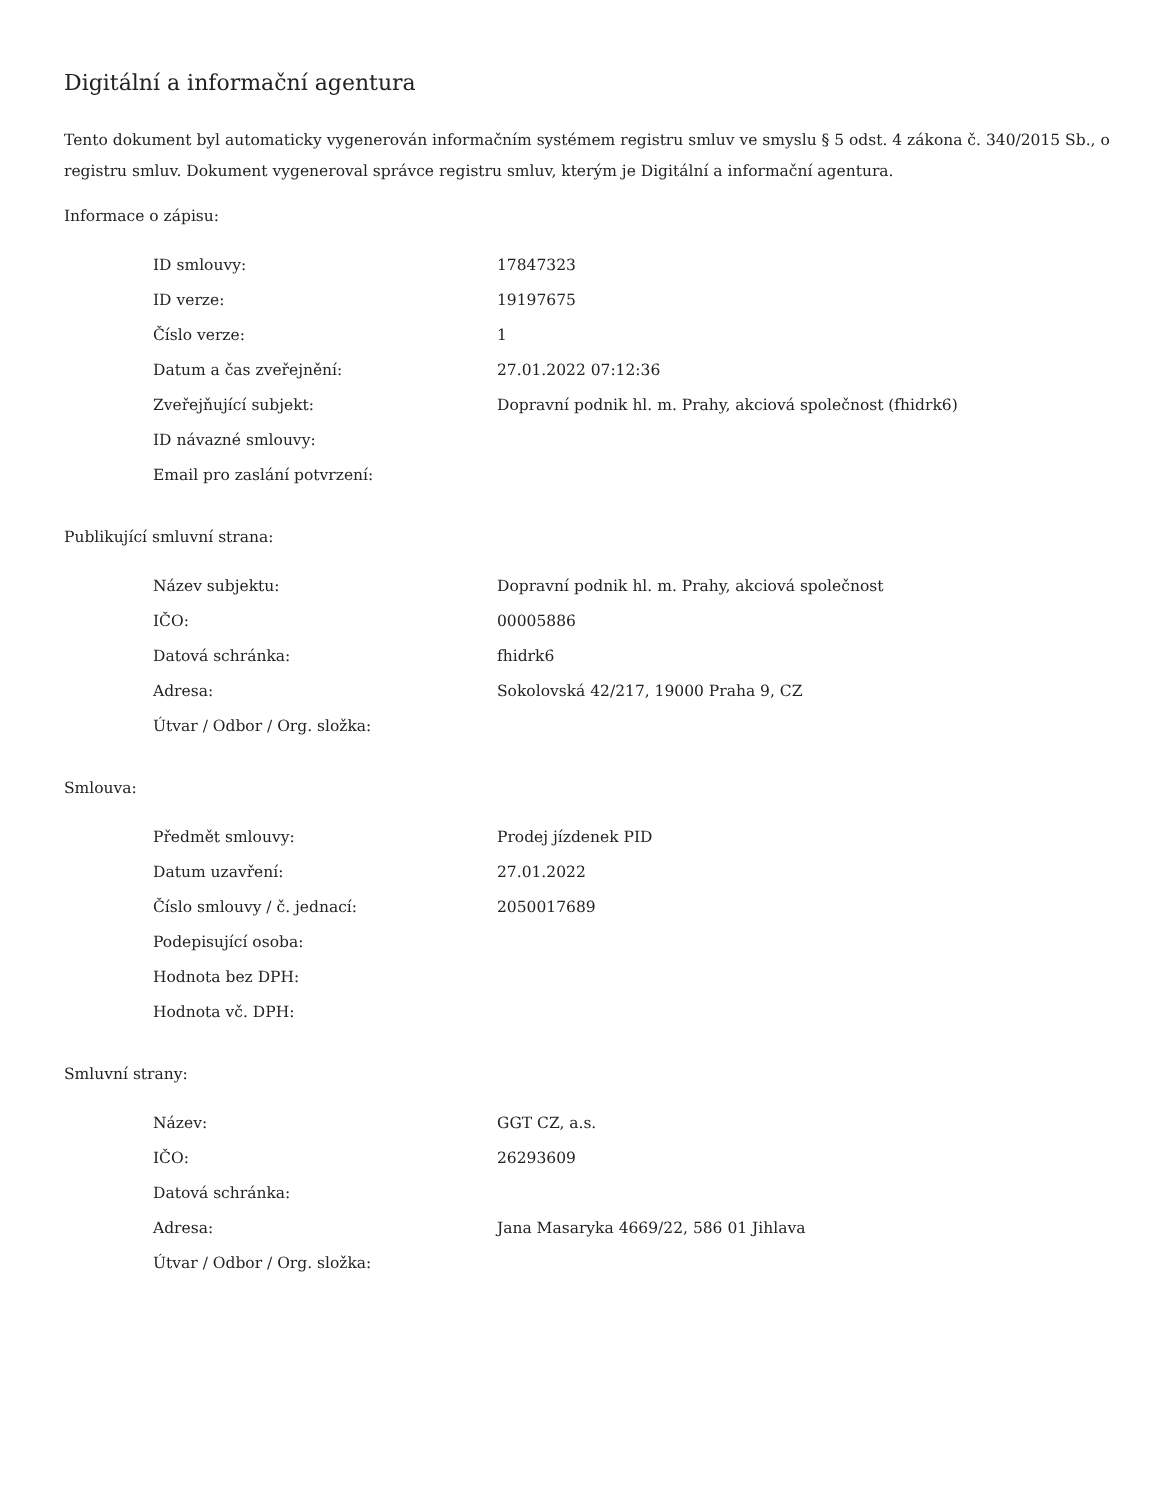Digitální a informační agentura
Tento dokument byl automaticky vygenerován informačním systémem registru smluv ve smyslu § 5 odst. 4 zákona č. 340/2015 Sb., o registru smluv. Dokument vygeneroval správce registru smluv, kterým je Digitální a informační agentura.
Informace o zápisu:
| ID smlouvy: | 17847323 |
| ID verze: | 19197675 |
| Číslo verze: | 1 |
| Datum a čas zveřejnění: | 27.01.2022 07:12:36 |
| Zveřejňující subjekt: | Dopravní podnik hl. m. Prahy, akciová společnost (fhidrk6) |
| ID návazné smlouvy: | |
| Email pro zaslání potvrzení: | |
Publikující smluvní strana:
| Název subjektu: | Dopravní podnik hl. m. Prahy, akciová společnost |
| IČO: | 00005886 |
| Datová schránka: | fhidrk6 |
| Adresa: | Sokolovská 42/217, 19000 Praha 9, CZ |
| Útvar / Odbor / Org. složka: | |
Smlouva:
| Předmět smlouvy: | Prodej jízdenek PID |
| Datum uzavření: | 27.01.2022 |
| Číslo smlouvy / č. jednací: | 2050017689 |
| Podepisující osoba: | |
| Hodnota bez DPH: | |
| Hodnota vč. DPH: | |
Smluvní strany:
| Název: | GGT CZ, a.s. |
| IČO: | 26293609 |
| Datová schránka: | |
| Adresa: | Jana Masaryka 4669/22, 586 01 Jihlava |
| Útvar / Odbor / Org. složka: | |